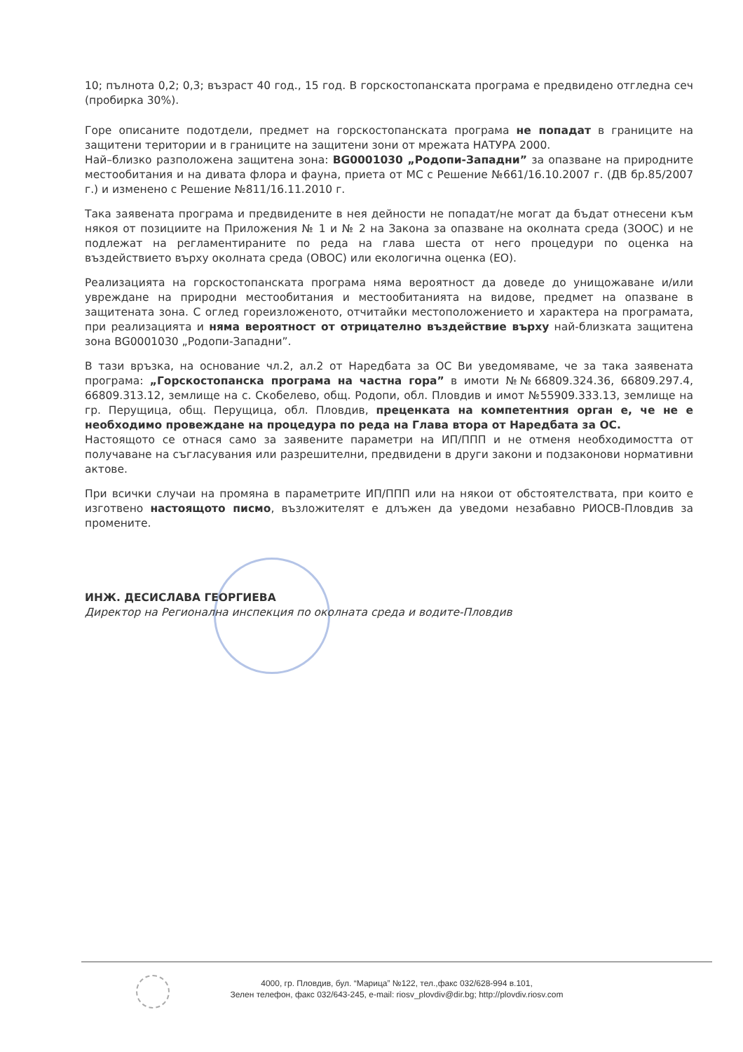10; пълнота 0,2; 0,3; възраст 40 год., 15 год. В горскостопанската програма е предвидено отгледна сеч (пробирка 30%).
Горе описаните подотдели, предмет на горскостопанската програма не попадат в границите на защитени територии и в границите на защитени зони от мрежата НАТУРА 2000.
Най–близко разположена защитена зона: BG0001030 „Родопи-Западни” за опазване на природните местообитания и на дивата флора и фауна, приета от МС с Решение №661/16.10.2007 г. (ДВ бр.85/2007 г.) и изменено с Решение №811/16.11.2010 г.
Така заявената програма и предвидените в нея дейности не попадат/не могат да бъдат отнесени към някоя от позициите на Приложения № 1 и № 2 на Закона за опазване на околната среда (ЗООС) и не подлежат на регламентираните по реда на глава шеста от него процедури по оценка на въздействието върху околната среда (ОВОС) или екологична оценка (ЕО).
Реализацията на горскостопанската програма няма вероятност да доведе до унищожаване и/или увреждане на природни местообитания и местообитанията на видове, предмет на опазване в защитената зона. С оглед гореизложеното, отчитайки местоположението и характера на програмата, при реализацията и няма вероятност от отрицателно въздействие върху най-близката защитена зона BG0001030 „Родопи-Западни”.
В тази връзка, на основание чл.2, ал.2 от Наредбата за ОС Ви уведомяваме, че за така заявената програма: „Горскостопанска програма на частна гора” в имоти №№66809.324.36, 66809.297.4, 66809.313.12, землище на с. Скобелево, общ. Родопи, обл. Пловдив и имот №55909.333.13, землище на гр. Перущица, общ. Перущица, обл. Пловдив, преценката на компетентния орган е, че не е необходимо провеждане на процедура по реда на Глава втора от Наредбата за ОС.
Настоящото се отнася само за заявените параметри на ИП/ППП и не отменя необходимостта от получаване на съгласувания или разрешителни, предвидени в други закони и подзаконови нормативни актове.
При всички случаи на промяна в параметрите ИП/ППП или на някои от обстоятелствата, при които е изготвено настоящото писмо, възложителят е длъжен да уведоми незабавно РИОСВ-Пловдив за промените.
ИНЖ. ДЕСИСЛАВА ГЕОРГИЕВА
Директор на Регионална инспекция по околната среда и водите-Пловдив
4000, гр. Пловдив, бул. “Марица” №122, тел.,факс 032/628-994 в.101,
Зелен телефон, факс 032/643-245, e-mail: riosv_plovdiv@dir.bg; http://plovdiv.riosv.com